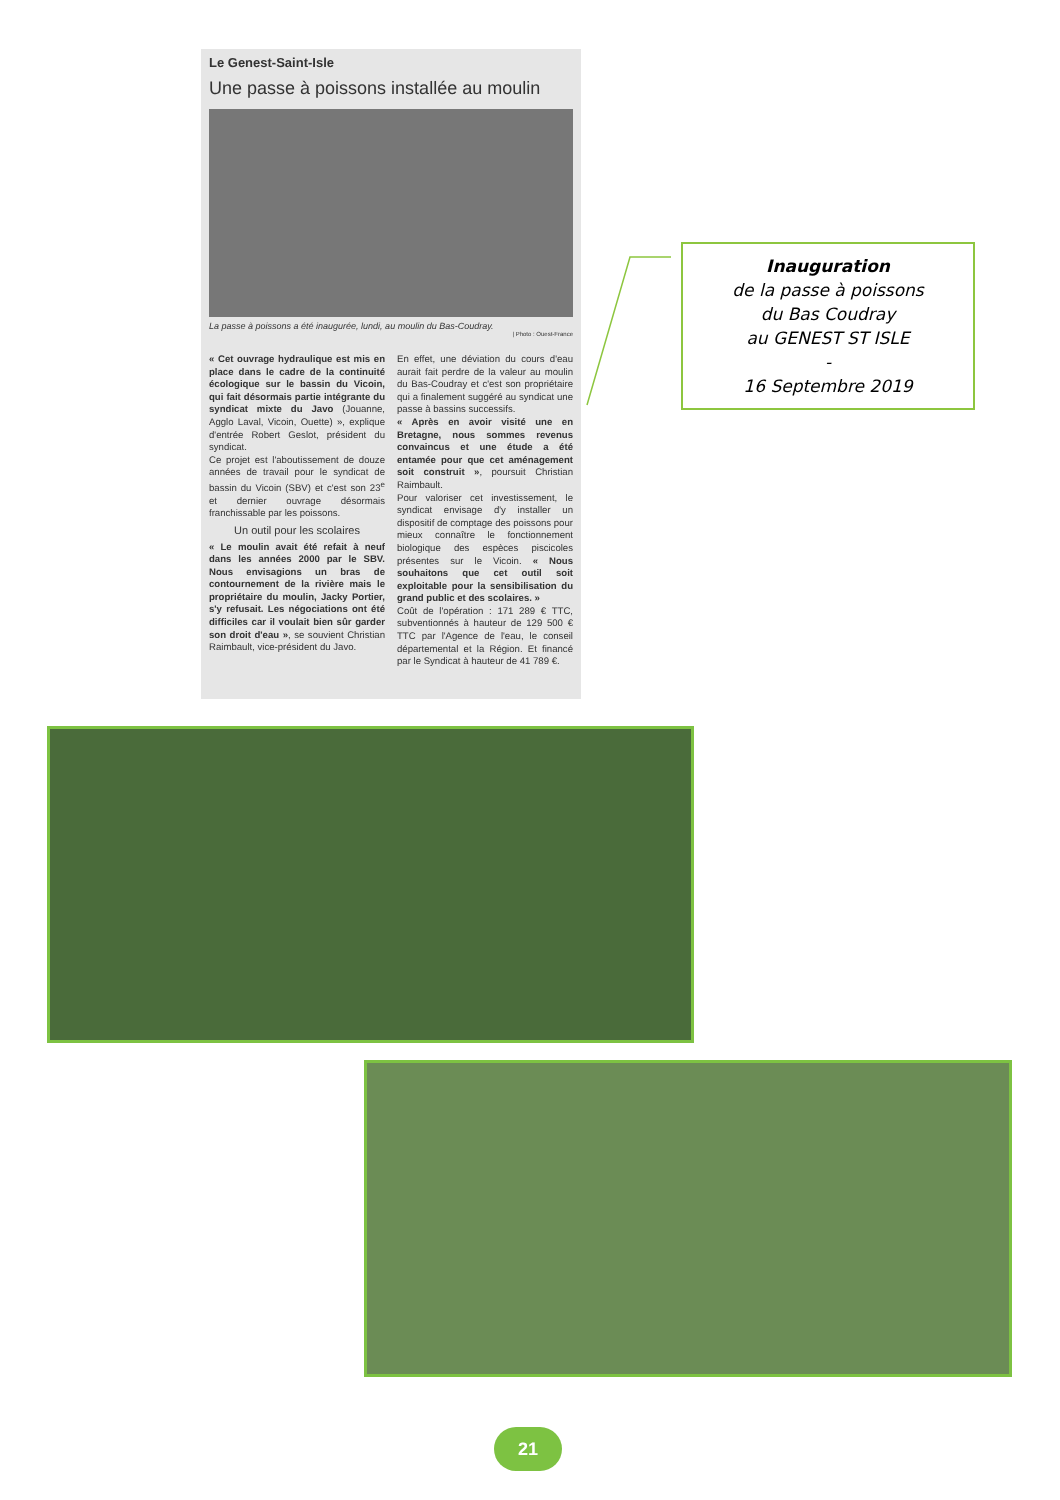Le Genest-Saint-Isle
Une passe à poissons installée au moulin
La passe à poissons a été inaugurée, lundi, au moulin du Bas-Coudray.
| Photo : Ouest-France
« Cet ouvrage hydraulique est mis en place dans le cadre de la continuité écologique sur le bassin du Vicoin, qui fait désormais partie intégrante du syndicat mixte du Javo (Jouanne, Agglo Laval, Vicoin, Ouette) », explique d'entrée Robert Geslot, président du syndicat.
Ce projet est l'aboutissement de douze années de travail pour le syndicat de bassin du Vicoin (SBV) et c'est son 23<sup>e</sup> et dernier ouvrage désormais franchissable par les poissons.
Un outil pour les scolaires
« Le moulin avait été refait à neuf dans les années 2000 par le SBV. Nous envisagions un bras de contournement de la rivière mais le propriétaire du moulin, Jacky Portier, s'y refusait. Les négociations ont été difficiles car il voulait bien sûr garder son droit d'eau », se souvient Christian Raimbault, vice-président du Javo.
En effet, une déviation du cours d'eau aurait fait perdre de la valeur au moulin du Bas-Coudray et c'est son propriétaire qui a finalement suggéré au syndicat une passe à bassins successifs.
« Après en avoir visité une en Bretagne, nous sommes revenus convaincus et une étude a été entamée pour que cet aménagement soit construit », poursuit Christian Raimbault.
Pour valoriser cet investissement, le syndicat envisage d'y installer un dispositif de comptage des poissons pour mieux connaître le fonctionnement biologique des espèces piscicoles présentes sur le Vicoin. « Nous souhaitons que cet outil soit exploitable pour la sensibilisation du grand public et des scolaires. »
Coût de l'opération : 171 289 € TTC, subventionnés à hauteur de 129 500 € TTC par l'Agence de l'eau, le conseil départemental et la Région. Et financé par le Syndicat à hauteur de 41 789 €.
Inauguration
de la passe à poissons
du Bas Coudray
au GENEST ST ISLE
-
16 Septembre 2019
21